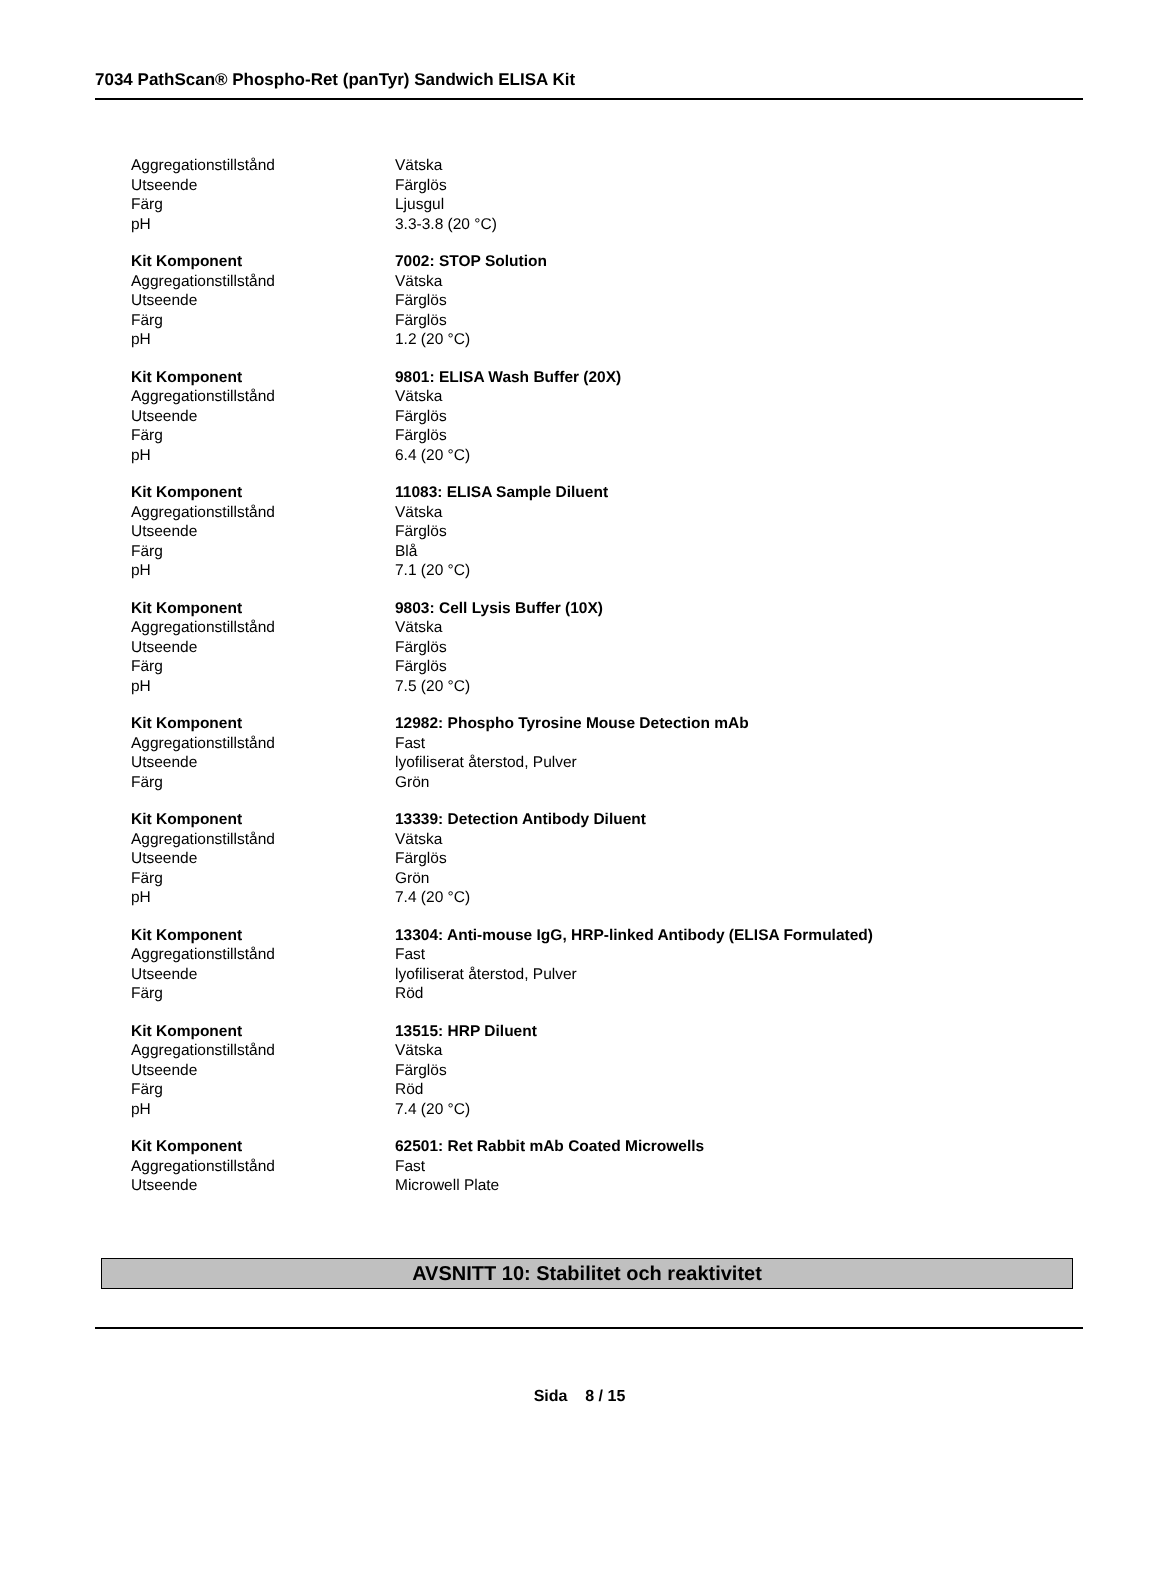7034 PathScan® Phospho-Ret (panTyr) Sandwich ELISA Kit
| Aggregationstillstånd | Vätska |
| Utseende | Färglös |
| Färg | Ljusgul |
| pH | 3.3-3.8 (20 °C) |
| Kit Komponent | 7002: STOP Solution |
| Aggregationstillstånd | Vätska |
| Utseende | Färglös |
| Färg | Färglös |
| pH | 1.2 (20 °C) |
| Kit Komponent | 9801: ELISA Wash Buffer (20X) |
| Aggregationstillstånd | Vätska |
| Utseende | Färglös |
| Färg | Färglös |
| pH | 6.4 (20 °C) |
| Kit Komponent | 11083: ELISA Sample Diluent |
| Aggregationstillstånd | Vätska |
| Utseende | Färglös |
| Färg | Blå |
| pH | 7.1 (20 °C) |
| Kit Komponent | 9803: Cell Lysis Buffer (10X) |
| Aggregationstillstånd | Vätska |
| Utseende | Färglös |
| Färg | Färglös |
| pH | 7.5 (20 °C) |
| Kit Komponent | 12982: Phospho Tyrosine Mouse Detection mAb |
| Aggregationstillstånd | Fast |
| Utseende | lyofiliserat återstod, Pulver |
| Färg | Grön |
| Kit Komponent | 13339: Detection Antibody Diluent |
| Aggregationstillstånd | Vätska |
| Utseende | Färglös |
| Färg | Grön |
| pH | 7.4 (20 °C) |
| Kit Komponent | 13304: Anti-mouse IgG, HRP-linked Antibody (ELISA Formulated) |
| Aggregationstillstånd | Fast |
| Utseende | lyofiliserat återstod, Pulver |
| Färg | Röd |
| Kit Komponent | 13515: HRP Diluent |
| Aggregationstillstånd | Vätska |
| Utseende | Färglös |
| Färg | Röd |
| pH | 7.4 (20 °C) |
| Kit Komponent | 62501: Ret Rabbit mAb Coated Microwells |
| Aggregationstillstånd | Fast |
| Utseende | Microwell Plate |
AVSNITT 10: Stabilitet och reaktivitet
Sida 8 / 15